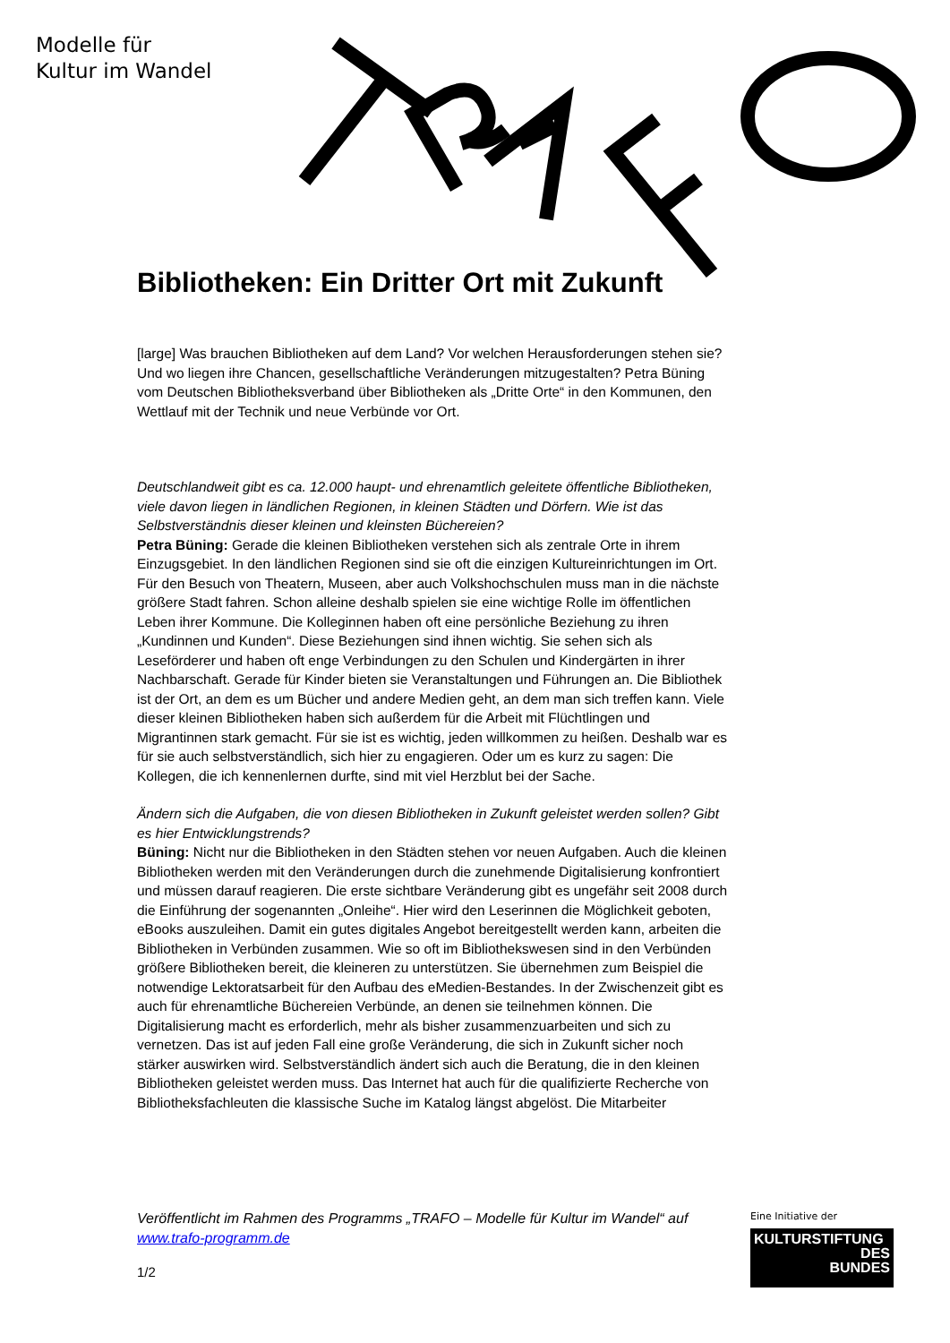Modelle für
Kultur im Wandel
Bibliotheken: Ein Dritter Ort mit Zukunft
[large] Was brauchen Bibliotheken auf dem Land? Vor welchen Herausforderungen stehen sie? Und wo liegen ihre Chancen, gesellschaftliche Veränderungen mitzugestalten? Petra Büning vom Deutschen Bibliotheksverband über Bibliotheken als „Dritte Orte“ in den Kommunen, den Wettlauf mit der Technik und neue Verbünde vor Ort.
Deutschlandweit gibt es ca. 12.000 haupt- und ehrenamtlich geleitete öffentliche Bibliotheken, viele davon liegen in ländlichen Regionen, in kleinen Städten und Dörfern. Wie ist das Selbstverständnis dieser kleinen und kleinsten Büchereien?
Petra Büning: Gerade die kleinen Bibliotheken verstehen sich als zentrale Orte in ihrem Einzugsgebiet. In den ländlichen Regionen sind sie oft die einzigen Kultureinrichtungen im Ort. Für den Besuch von Theatern, Museen, aber auch Volkshochschulen muss man in die nächste größere Stadt fahren. Schon alleine deshalb spielen sie eine wichtige Rolle im öffentlichen Leben ihrer Kommune. Die Kolleginnen haben oft eine persönliche Beziehung zu ihren „Kundinnen und Kunden“. Diese Beziehungen sind ihnen wichtig. Sie sehen sich als Leseförderer und haben oft enge Verbindungen zu den Schulen und Kindergärten in ihrer Nachbarschaft. Gerade für Kinder bieten sie Veranstaltungen und Führungen an. Die Bibliothek ist der Ort, an dem es um Bücher und andere Medien geht, an dem man sich treffen kann. Viele dieser kleinen Bibliotheken haben sich außerdem für die Arbeit mit Flüchtlingen und Migrantinnen stark gemacht. Für sie ist es wichtig, jeden willkommen zu heißen. Deshalb war es für sie auch selbstverständlich, sich hier zu engagieren. Oder um es kurz zu sagen: Die Kollegen, die ich kennenlernen durfte, sind mit viel Herzblut bei der Sache.
Ändern sich die Aufgaben, die von diesen Bibliotheken in Zukunft geleistet werden sollen? Gibt es hier Entwicklungstrends?
Büning: Nicht nur die Bibliotheken in den Städten stehen vor neuen Aufgaben. Auch die kleinen Bibliotheken werden mit den Veränderungen durch die zunehmende Digitalisierung konfrontiert und müssen darauf reagieren. Die erste sichtbare Veränderung gibt es ungefähr seit 2008 durch die Einführung der sogenannten „Onleihe“. Hier wird den Leserinnen die Möglichkeit geboten, eBooks auszuleihen. Damit ein gutes digitales Angebot bereitgestellt werden kann, arbeiten die Bibliotheken in Verbünden zusammen. Wie so oft im Bibliothekswesen sind in den Verbünden größere Bibliotheken bereit, die kleineren zu unterstützen. Sie übernehmen zum Beispiel die notwendige Lektoratsarbeit für den Aufbau des eMedien-Bestandes. In der Zwischenzeit gibt es auch für ehrenamtliche Büchereien Verbünde, an denen sie teilnehmen können. Die Digitalisierung macht es erforderlich, mehr als bisher zusammenzuarbeiten und sich zu vernetzen. Das ist auf jeden Fall eine große Veränderung, die sich in Zukunft sicher noch stärker auswirken wird. Selbstverständlich ändert sich auch die Beratung, die in den kleinen Bibliotheken geleistet werden muss. Das Internet hat auch für die qualifizierte Recherche von Bibliotheksfachleuten die klassische Suche im Katalog längst abgelöst. Die Mitarbeiter
Veröffentlicht im Rahmen des Programms „TRAFO – Modelle für Kultur im Wandel“ auf www.trafo-programm.de
1/2
Eine Initiative der
KULTURSTIFTUNG
DES
BUNDES